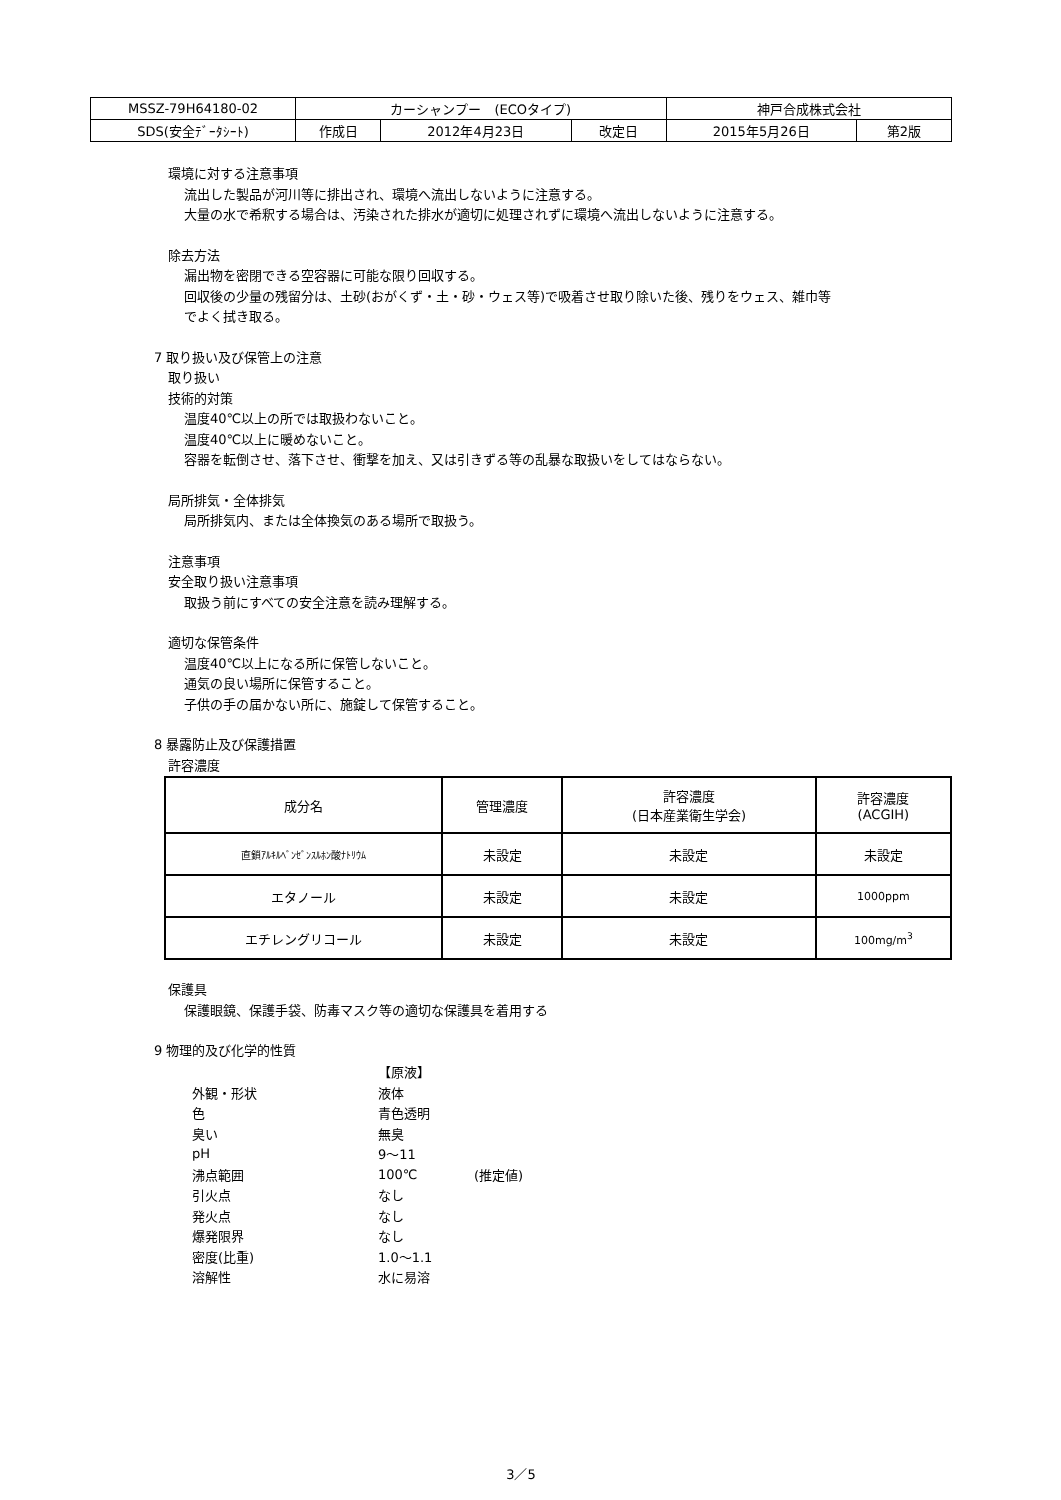| MSSZ-79H64180-02 | カーシャンプー (ECOタイプ) | | | 神戸合成株式会社 | |
| SDS(安全ﾃﾞｰﾀｼｰﾄ) | 作成日 | 2012年4月23日 | 改定日 | 2015年5月26日 | 第2版 |
環境に対する注意事項
流出した製品が河川等に排出され、環境へ流出しないように注意する。
大量の水で希釈する場合は、汚染された排水が適切に処理されずに環境へ流出しないように注意する。
除去方法
漏出物を密閉できる空容器に可能な限り回収する。
回収後の少量の残留分は、土砂(おがくず・土・砂・ウェス等)で吸着させ取り除いた後、残りをウェス、雑巾等
でよく拭き取る。
7 取り扱い及び保管上の注意
取り扱い
技術的対策
温度40℃以上の所では取扱わないこと。
温度40℃以上に暖めないこと。
容器を転倒させ、落下させ、衝撃を加え、又は引きずる等の乱暴な取扱いをしてはならない。
局所排気・全体排気
局所排気内、または全体換気のある場所で取扱う。
注意事項
安全取り扱い注意事項
取扱う前にすべての安全注意を読み理解する。
適切な保管条件
温度40℃以上になる所に保管しないこと。
通気の良い場所に保管すること。
子供の手の届かない所に、施錠して保管すること。
8 暴露防止及び保護措置
許容濃度
| 成分名 | 管理濃度 | 許容濃度 (日本産業衛生学会) | 許容濃度 (ACGIH) |
| --- | --- | --- | --- |
| 直鎖ｱﾙｷﾙﾍﾞﾝｾﾞﾝｽﾙﾎﾝ酸ﾅﾄﾘｳﾑ | 未設定 | 未設定 | 未設定 |
| エタノール | 未設定 | 未設定 | 1000ppm |
| エチレングリコール | 未設定 | 未設定 | 100mg/m<sup>3</sup> |
保護具
保護眼鏡、保護手袋、防毒マスク等の適切な保護具を着用する
9 物理的及び化学的性質
| | 【原液】 | |
| 外観・形状 | 液体 | |
| 色 | 青色透明 | |
| 臭い | 無臭 | |
| pH | 9～11 | |
| 沸点範囲 | 100℃ | (推定値) |
| 引火点 | なし | |
| 発火点 | なし | |
| 爆発限界 | なし | |
| 密度(比重) | 1.0～1.1 | |
| 溶解性 | 水に易溶 | |
3／5